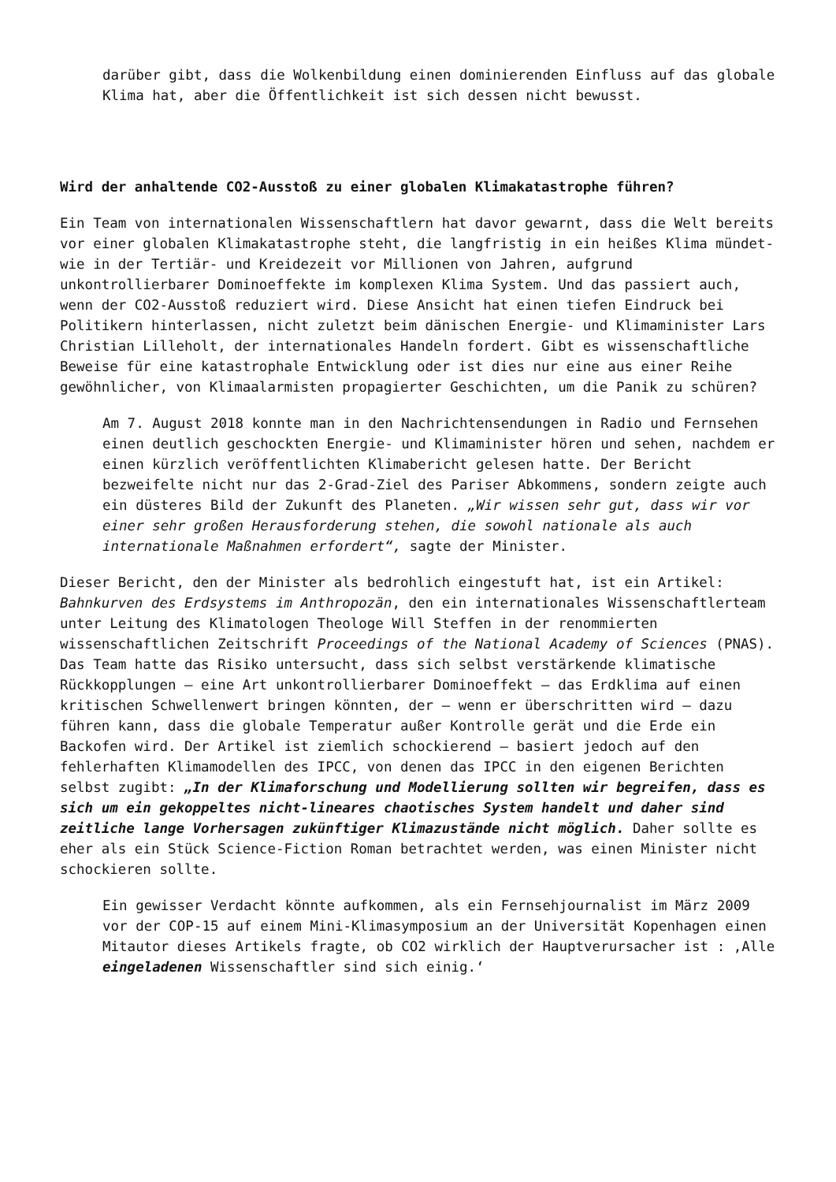darüber gibt, dass die Wolkenbildung einen dominierenden Einfluss auf das globale Klima hat, aber die Öffentlichkeit ist sich dessen nicht bewusst.
Wird der anhaltende CO2-Ausstoß zu einer globalen Klimakatastrophe führen?
Ein Team von internationalen Wissenschaftlern hat davor gewarnt, dass die Welt bereits vor einer globalen Klimakatastrophe steht, die langfristig in ein heißes Klima mündet- wie in der Tertiär- und Kreidezeit vor Millionen von Jahren, aufgrund unkontrollierbarer Dominoeffekte im komplexen Klima System. Und das passiert auch, wenn der CO2-Ausstoß reduziert wird. Diese Ansicht hat einen tiefen Eindruck bei Politikern hinterlassen, nicht zuletzt beim dänischen Energie- und Klimaminister Lars Christian Lilleholt, der internationales Handeln fordert. Gibt es wissenschaftliche Beweise für eine katastrophale Entwicklung oder ist dies nur eine aus einer Reihe gewöhnlicher, von Klimaalarmisten propagierter Geschichten, um die Panik zu schüren?
Am 7. August 2018 konnte man in den Nachrichtensendungen in Radio und Fernsehen einen deutlich geschockten Energie- und Klimaminister hören und sehen, nachdem er einen kürzlich veröffentlichten Klimabericht gelesen hatte. Der Bericht bezweifelte nicht nur das 2-Grad-Ziel des Pariser Abkommens, sondern zeigte auch ein düsteres Bild der Zukunft des Planeten. „Wir wissen sehr gut, dass wir vor einer sehr großen Herausforderung stehen, die sowohl nationale als auch internationale Maßnahmen erfordert“, sagte der Minister.
Dieser Bericht, den der Minister als bedrohlich eingestuft hat, ist ein Artikel: Bahnkurven des Erdsystems im Anthropozän, den ein internationales Wissenschaftlerteam unter Leitung des Klimatologen Theologe Will Steffen in der renommierten wissenschaftlichen Zeitschrift Proceedings of the National Academy of Sciences (PNAS). Das Team hatte das Risiko untersucht, dass sich selbst verstärkende klimatische Rückkopplungen – eine Art unkontrollierbarer Dominoeffekt – das Erdklima auf einen kritischen Schwellenwert bringen könnten, der – wenn er überschritten wird – dazu führen kann, dass die globale Temperatur außer Kontrolle gerät und die Erde ein Backofen wird. Der Artikel ist ziemlich schockierend – basiert jedoch auf den fehlerhaften Klimamodellen des IPCC, von denen das IPCC in den eigenen Berichten selbst zugibt: „In der Klimaforschung und Modellierung sollten wir begreifen, dass es sich um ein gekoppeltes nicht-lineares chaotisches System handelt und daher sind zeitliche lange Vorhersagen zukünftiger Klimazustände nicht möglich. Daher sollte es eher als ein Stück Science-Fiction Roman betrachtet werden, was einen Minister nicht schockieren sollte.
Ein gewisser Verdacht könnte aufkommen, als ein Fernsehjournalist im März 2009 vor der COP-15 auf einem Mini-Klimasymposium an der Universität Kopenhagen einen Mitautor dieses Artikels fragte, ob CO2 wirklich der Hauptverursacher ist : ‚Alle eingeladenen Wissenschaftler sind sich einig.‘